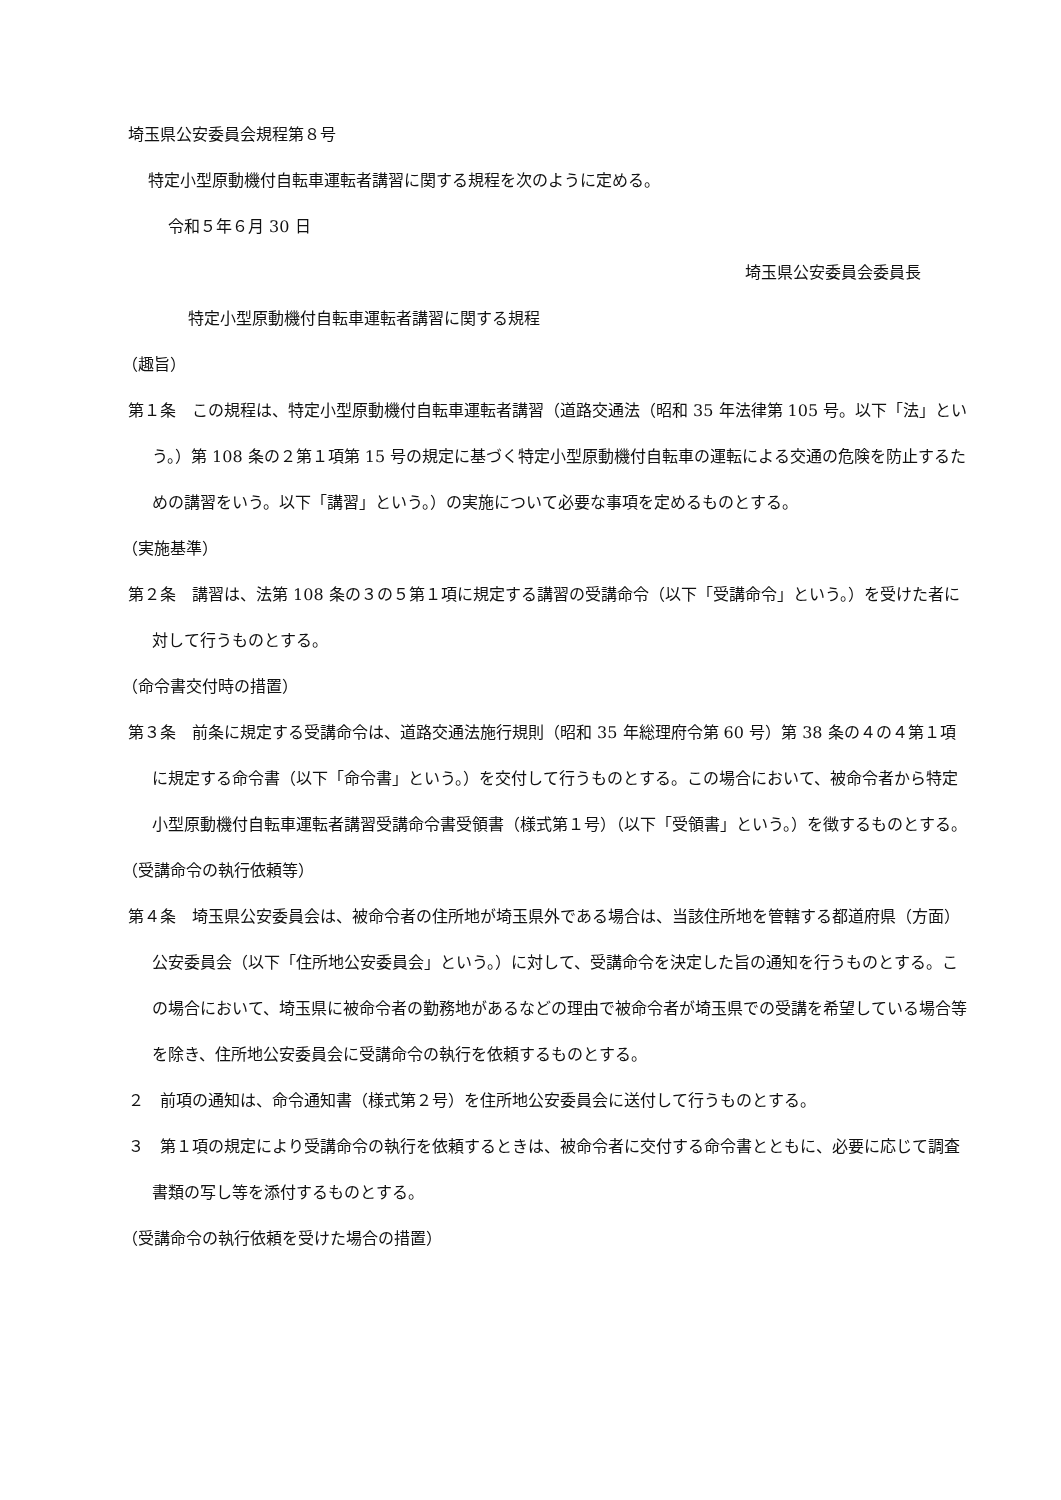埼玉県公安委員会規程第８号
特定小型原動機付自転車運転者講習に関する規程を次のように定める。
令和５年６月 30 日
埼玉県公安委員会委員長
特定小型原動機付自転車運転者講習に関する規程
（趣旨）
第１条　この規程は、特定小型原動機付自転車運転者講習（道路交通法（昭和 35 年法律第 105 号。以下「法」という。）第 108 条の２第１項第 15 号の規定に基づく特定小型原動機付自転車の運転による交通の危険を防止するための講習をいう。以下「講習」という。）の実施について必要な事項を定めるものとする。
（実施基準）
第２条　講習は、法第 108 条の３の５第１項に規定する講習の受講命令（以下「受講命令」という。）を受けた者に対して行うものとする。
（命令書交付時の措置）
第３条　前条に規定する受講命令は、道路交通法施行規則（昭和 35 年総理府令第 60 号）第 38 条の４の４第１項に規定する命令書（以下「命令書」という。）を交付して行うものとする。この場合において、被命令者から特定小型原動機付自転車運転者講習受講命令書受領書（様式第１号）（以下「受領書」という。）を徴するものとする。
（受講命令の執行依頼等）
第４条　埼玉県公安委員会は、被命令者の住所地が埼玉県外である場合は、当該住所地を管轄する都道府県（方面）公安委員会（以下「住所地公安委員会」という。）に対して、受講命令を決定した旨の通知を行うものとする。この場合において、埼玉県に被命令者の勤務地があるなどの理由で被命令者が埼玉県での受講を希望している場合等を除き、住所地公安委員会に受講命令の執行を依頼するものとする。
２　前項の通知は、命令通知書（様式第２号）を住所地公安委員会に送付して行うものとする。
３　第１項の規定により受講命令の執行を依頼するときは、被命令者に交付する命令書とともに、必要に応じて調査書類の写し等を添付するものとする。
（受講命令の執行依頼を受けた場合の措置）